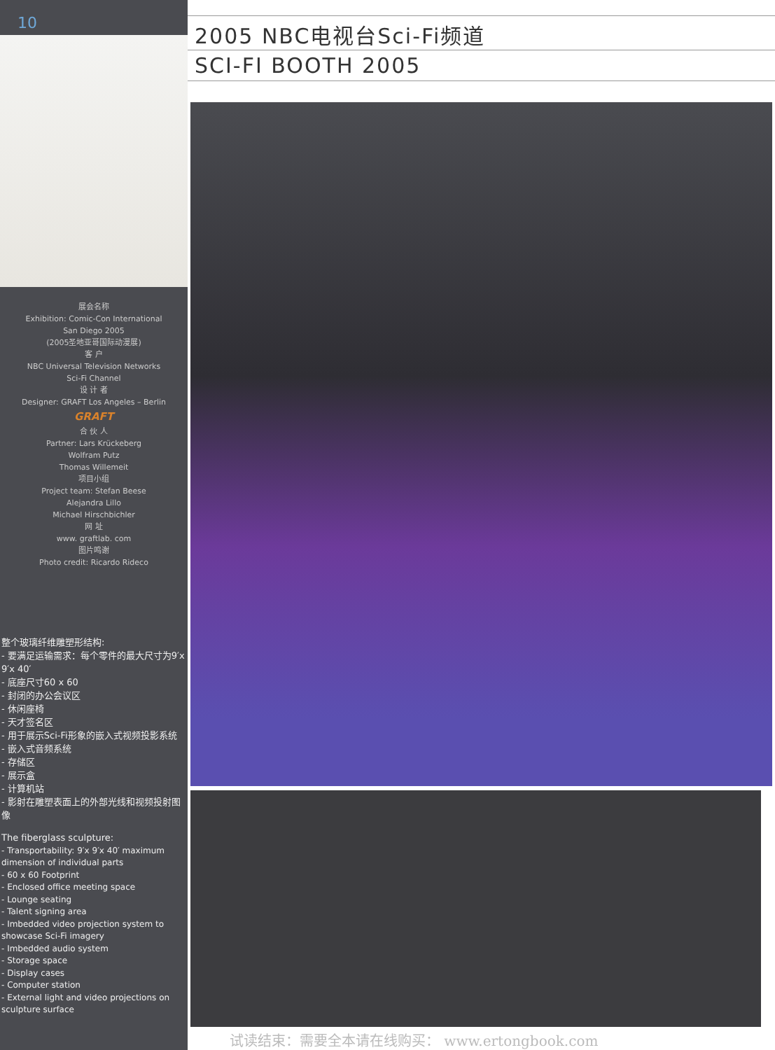10
展会名称
Exhibition: Comic-Con International
San Diego 2005
(2005圣地亚哥国际动漫展)
客 户
NBC Universal Television Networks
Sci-Fi Channel
设 计 者
Designer: GRAFT Los Angeles – Berlin
GRAFT
合 伙 人
Partner: Lars Krückeberg
Wolfram Putz
Thomas Willemeit
项目小组
Project team: Stefan Beese
Alejandra Lillo
Michael Hirschbichler
网 址
www. graftlab. com
图片鸣谢
Photo credit: Ricardo Rideco
整个玻璃纤维雕塑形结构:
- 要满足运输需求：每个零件的最大尺寸为9′x 9′x 40′
- 底座尺寸60 x 60
- 封闭的办公会议区
- 休闲座椅
- 天才签名区
- 用于展示Sci-Fi形象的嵌入式视频投影系统
- 嵌入式音频系统
- 存储区
- 展示盒
- 计算机站
- 影射在雕塑表面上的外部光线和视频投射图像
The fiberglass sculpture:
- Transportability: 9′x 9′x 40′ maximum dimension of individual parts
- 60 x 60 Footprint
- Enclosed office meeting space
- Lounge seating
- Talent signing area
- Imbedded video projection system to showcase Sci-Fi imagery
- Imbedded audio system
- Storage space
- Display cases
- Computer station
- External light and video projections on sculpture surface
2005 NBC电视台Sci-Fi频道
SCI-FI BOOTH 2005
试读结束：需要全本请在线购买： www.ertongbook.com